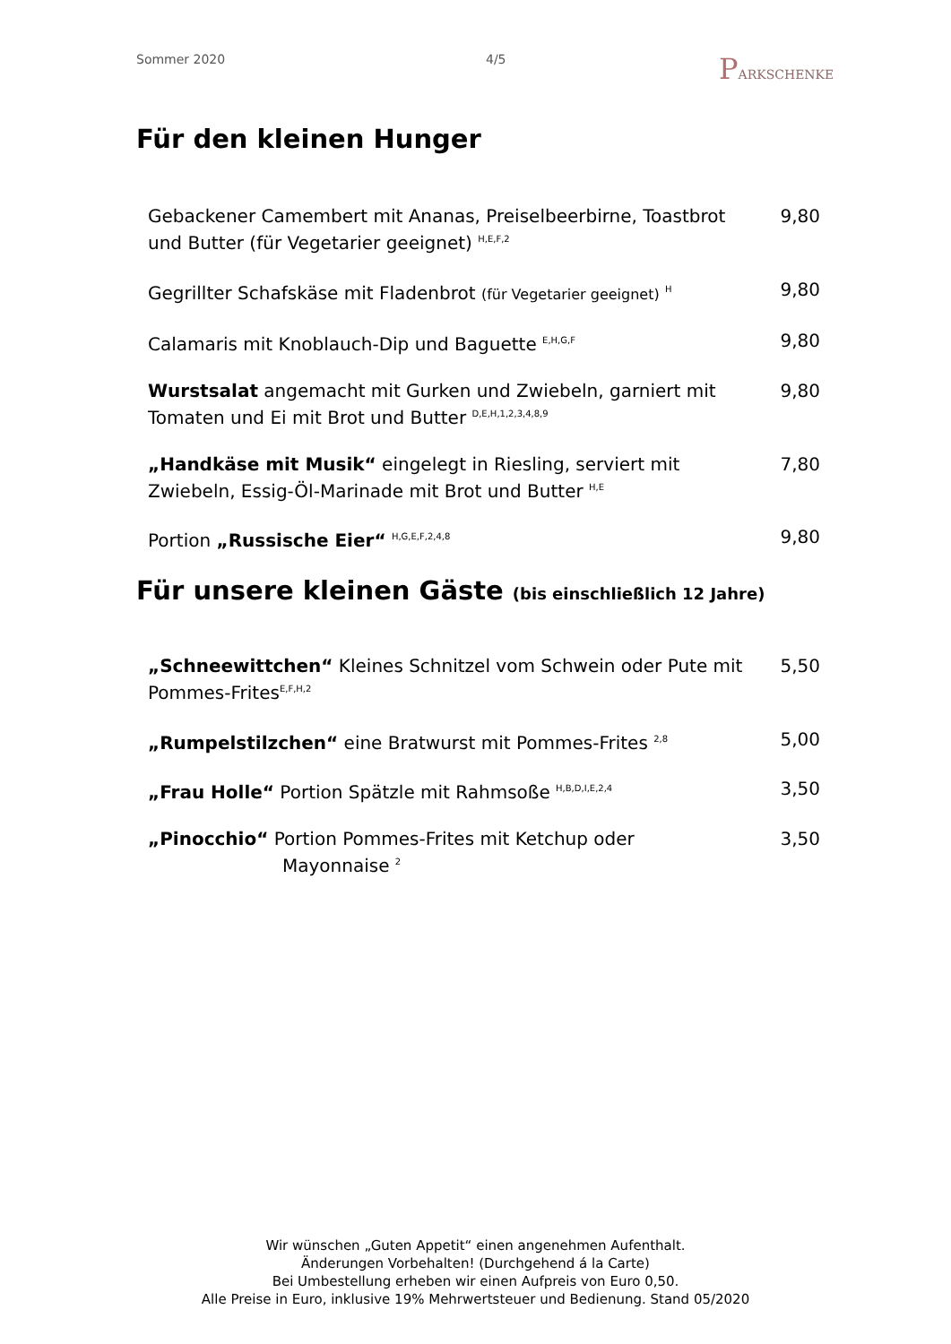Sommer 2020 4/5
PARKSCHENKE
Für den kleinen Hunger
Gebackener Camembert mit Ananas, Preiselbeerbirne, Toastbrot und Butter (für Vegetarier geeignet) <sup>H,E,F,2</sup>
9,80
Gegrillter Schafskäse mit Fladenbrot (für Vegetarier geeignet) <sup>H</sup>
9,80
Calamaris mit Knoblauch-Dip und Baguette <sup>E,H,G,F</sup>
9,80
Wurstsalat angemacht mit Gurken und Zwiebeln, garniert mit Tomaten und Ei mit Brot und Butter <sup>D,E,H,1,2,3,4,8,9</sup>
9,80
„Handkäse mit Musik“ eingelegt in Riesling, serviert mit Zwiebeln, Essig-Öl-Marinade mit Brot und Butter <sup>H,E</sup>
7,80
Portion „Russische Eier“ <sup>H,G,E,F,2,4,8</sup>
9,80
Für unsere kleinen Gäste (bis einschließlich 12 Jahre)
„Schneewittchen“ Kleines Schnitzel vom Schwein oder Pute mit Pommes-Frites<sup>E,F,H,2</sup>
5,50
„Rumpelstilzchen“ eine Bratwurst mit Pommes-Frites <sup>2,8</sup>
5,00
„Frau Holle“ Portion Spätzle mit Rahmsoße <sup>H,B,D,I,E,2,4</sup>
3,50
„Pinocchio“ Portion Pommes-Frites mit Ketchup oder
Mayonnaise <sup>2</sup>
3,50
Wir wünschen „Guten Appetit“ einen angenehmen Aufenthalt.
Änderungen Vorbehalten! (Durchgehend á la Carte)
Bei Umbestellung erheben wir einen Aufpreis von Euro 0,50.
Alle Preise in Euro, inklusive 19% Mehrwertsteuer und Bedienung. Stand 05/2020